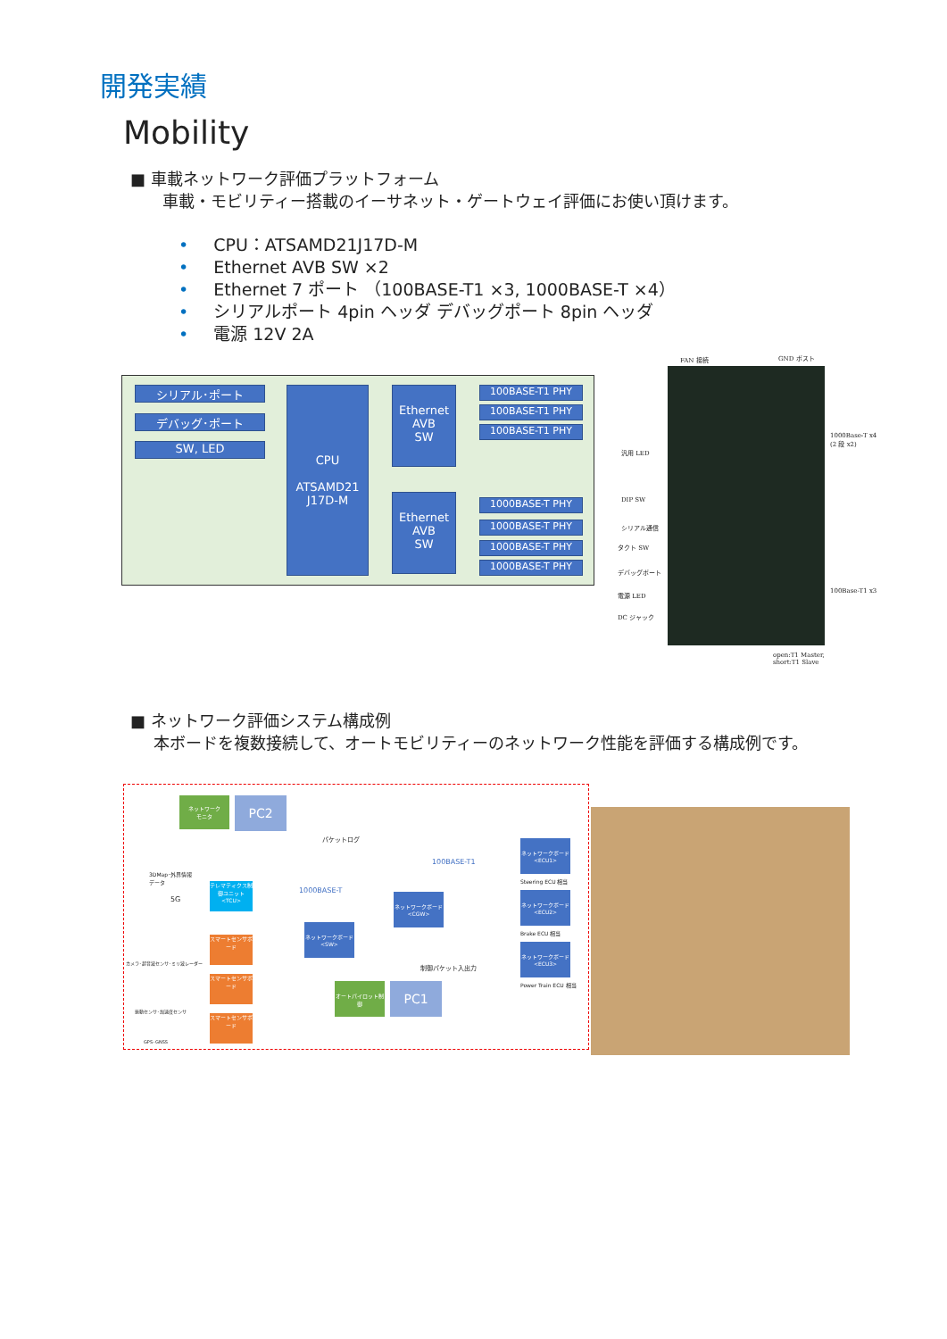開発実績
Mobility
■ 車載ネットワーク評価プラットフォーム
車載・モビリティー搭載のイーサネット・ゲートウェイ評価にお使い頂けます。
• CPU：ATSAMD21J17D-M
• Ethernet AVB SW ×2
• Ethernet 7 ポート （100BASE-T1 ×3, 1000BASE-T ×4）
• シリアルポート 4pin ヘッダ デバッグポート 8pin ヘッダ
• 電源 12V 2A
シリアル･ポート
デバッグ･ポート
SW, LED
CPU
ATSAMD21
J17D-M
Ethernet
AVB
SW
Ethernet
AVB
SW
100BASE-T1 PHY
100BASE-T1 PHY
100BASE-T1 PHY
1000BASE-T PHY
1000BASE-T PHY
1000BASE-T PHY
1000BASE-T PHY
FAN 接続 GND ポスト
1000Base-T x4
(2 段 x2)
汎用 LED
DIP SW
シリアル通信
タクト SW
デバッグポート
電源 LED
DC ジャック
100Base-T1 x3
open:T1 Master,
short:T1 Slave
■ ネットワーク評価システム構成例
本ボードを複数接続して、オートモビリティーのネットワーク性能を評価する構成例です。
ネットワーク
モニタ
PC2
パケットログ
100BASE-T1
1000BASE-T
3DMap･外界情報
データ
5G
テレマティクス制御ユニット<TCU>
ネットワークボード<CGW>
ネットワークボード<SW>
ネットワークボード<ECU1>
Steering ECU 相当
ネットワークボード<ECU2>
Brake ECU 相当
ネットワークボード<ECU3>
Power Train ECU 相当
制御パケット入出力
オートパイロット制御
PC1
スマートセンサボード
スマートセンサボード
スマートセンサボード
カメラ･超音波センサ･ミリ波レーダー
振動センサ･加速度センサ
GPS･GNSS